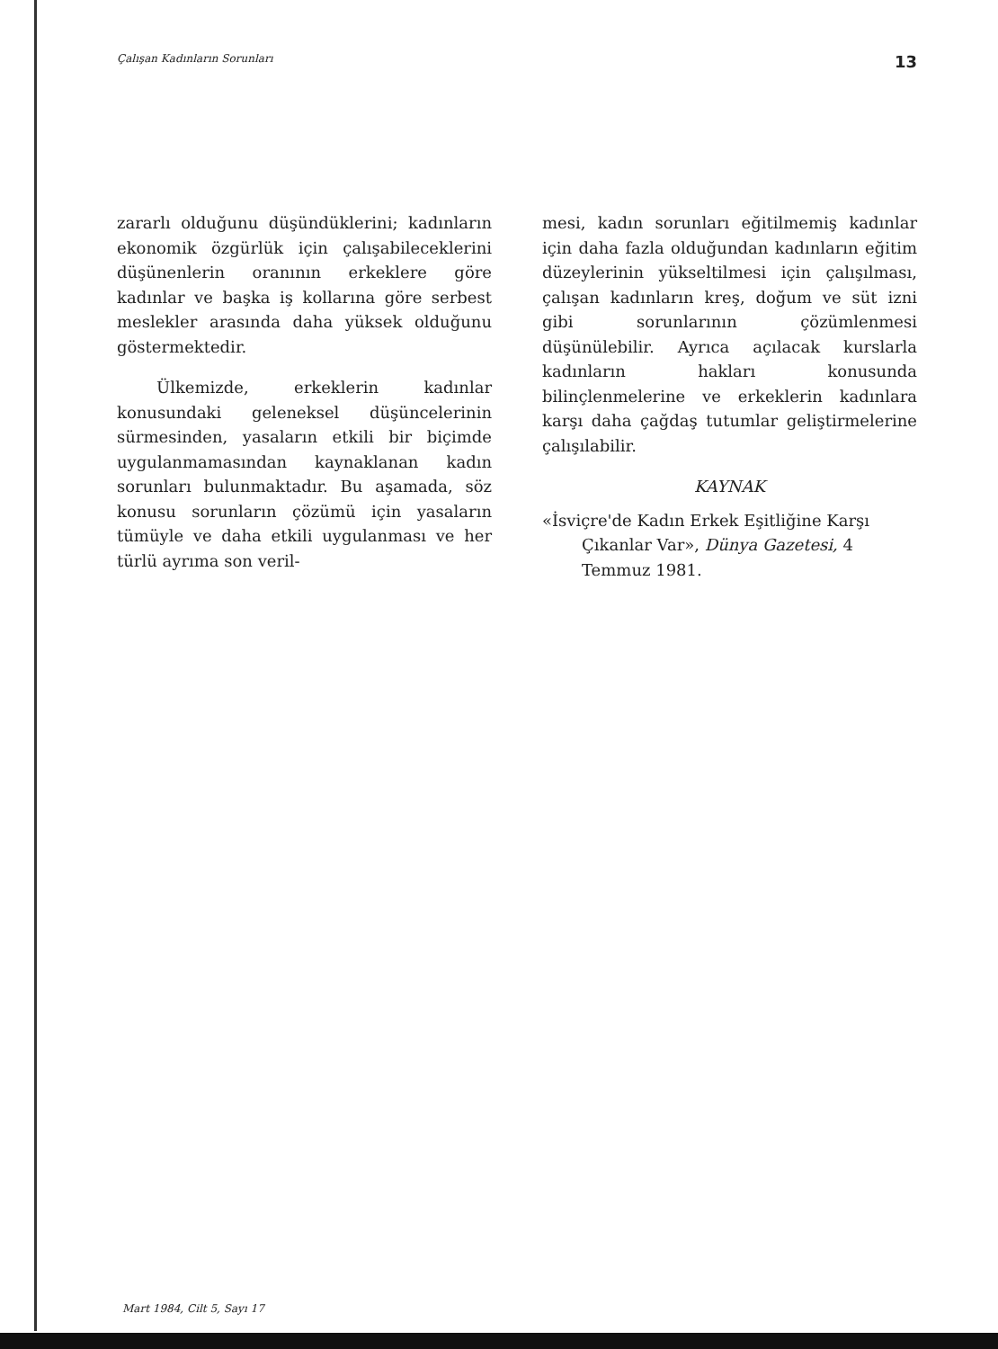Çalışan Kadınların Sorunları 13
zararlı olduğunu düşündüklerini; kadınların ekonomik özgürlük için çalışabileceklerini düşünenlerin oranının erkeklere göre kadınlar ve başka iş kollarına göre serbest meslekler arasında daha yüksek olduğunu göstermektedir.
Ülkemizde, erkeklerin kadınlar konusundaki geleneksel düşüncelerinin sürmesinden, yasaların etkili bir biçimde uygulanmamasından kaynaklanan kadın sorunları bulunmaktadır. Bu aşamada, söz konusu sorunların çözümü için yasaların tümüyle ve daha etkili uygulanması ve her türlü ayrıma son veril-
mesi, kadın sorunları eğitilmemiş kadınlar için daha fazla olduğundan kadınların eğitim düzeylerinin yükseltilmesi için çalışılması, çalışan kadınların kreş, doğum ve süt izni gibi sorunlarının çözümlenmesi düşünülebilir. Ayrıca açılacak kurslarla kadınların hakları konusunda bilinçlenmelerine ve erkeklerin kadınlara karşı daha çağdaş tutumlar geliştirmelerine çalışılabilir.
KAYNAK
«İsviçre'de Kadın Erkek Eşitliğine Karşı Çıkanlar Var», Dünya Gazetesi, 4 Temmuz 1981.
Mart 1984, Cilt 5, Sayı 17